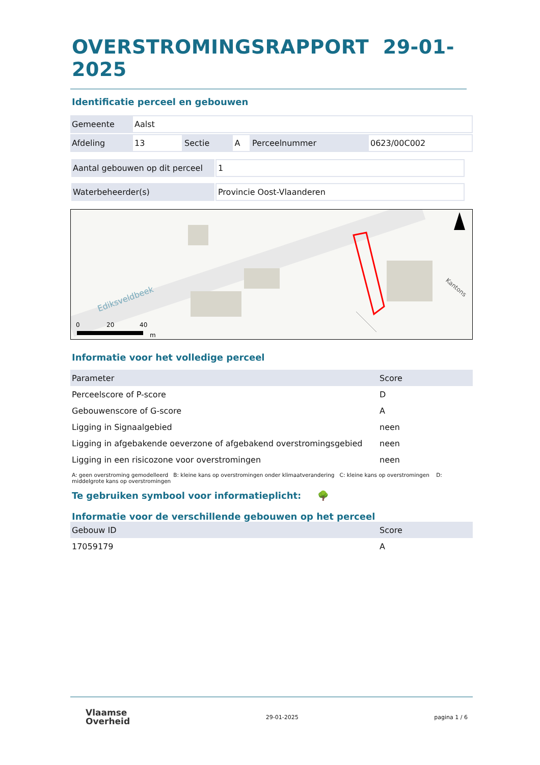OVERSTROMINGSRAPPORT 29-01-2025
Identificatie perceel en gebouwen
| Gemeente | Aalst | | | | |
| Afdeling | 13 | Sectie | A | Perceelnummer | 0623/00C002 |
| Aantal gebouwen op dit perceel | 1 |
| Waterbeheerder(s) | Provincie Oost-Vlaanderen |
Ediksveldbeek
0
20
40
m
Kantons
Informatie voor het volledige perceel
| Parameter | Score |
| Perceelscore of P-score | D |
| Gebouwenscore of G-score | A |
| Ligging in Signaalgebied | neen |
| Ligging in afgebakende oeverzone of afgebakend overstromingsgebied | neen |
| Ligging in een risicozone voor overstromingen | neen |
A: geen overstroming gemodelleerd B: kleine kans op overstromingen onder klimaatverandering C: kleine kans op overstromingen D: middelgrote kans op overstromingen
Te gebruiken symbool voor informatieplicht: 🌳
Informatie voor de verschillende gebouwen op het perceel
| Gebouw ID | Score |
| 17059179 | A |
Vlaamse
Overheid
29-01-2025 pagina 1 / 6